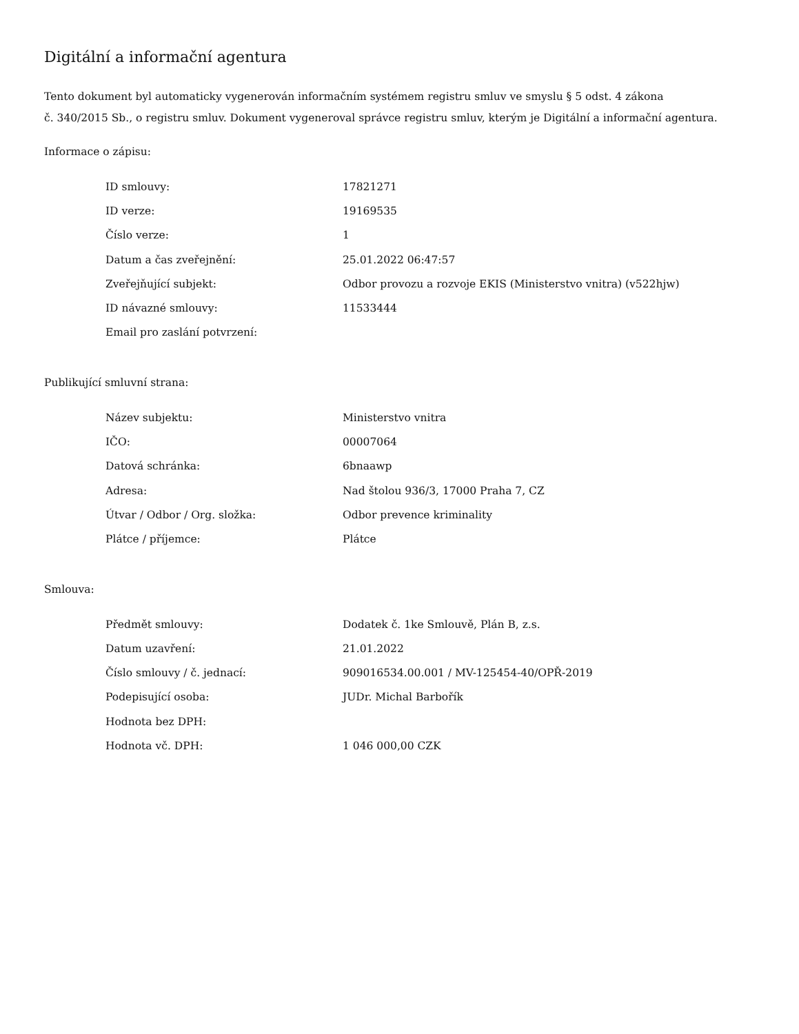Digitální a informační agentura
Tento dokument byl automaticky vygenerován informačním systémem registru smluv ve smyslu § 5 odst. 4 zákona
č. 340/2015 Sb., o registru smluv. Dokument vygeneroval správce registru smluv, kterým je Digitální a informační agentura.
Informace o zápisu:
| ID smlouvy: | 17821271 |
| ID verze: | 19169535 |
| Číslo verze: | 1 |
| Datum a čas zveřejnění: | 25.01.2022 06:47:57 |
| Zveřejňující subjekt: | Odbor provozu a rozvoje EKIS (Ministerstvo vnitra) (v522hjw) |
| ID návazné smlouvy: | 11533444 |
| Email pro zaslání potvrzení: | |
Publikující smluvní strana:
| Název subjektu: | Ministerstvo vnitra |
| IČO: | 00007064 |
| Datová schránka: | 6bnaawp |
| Adresa: | Nad štolou 936/3, 17000 Praha 7, CZ |
| Útvar / Odbor / Org. složka: | Odbor prevence kriminality |
| Plátce / příjemce: | Plátce |
Smlouva:
| Předmět smlouvy: | Dodatek č. 1ke Smlouvě, Plán B, z.s. |
| Datum uzavření: | 21.01.2022 |
| Číslo smlouvy / č. jednací: | 909016534.00.001 / MV-125454-40/OPŘ-2019 |
| Podepisující osoba: | JUDr. Michal Barbořík |
| Hodnota bez DPH: | |
| Hodnota vč. DPH: | 1 046 000,00 CZK |